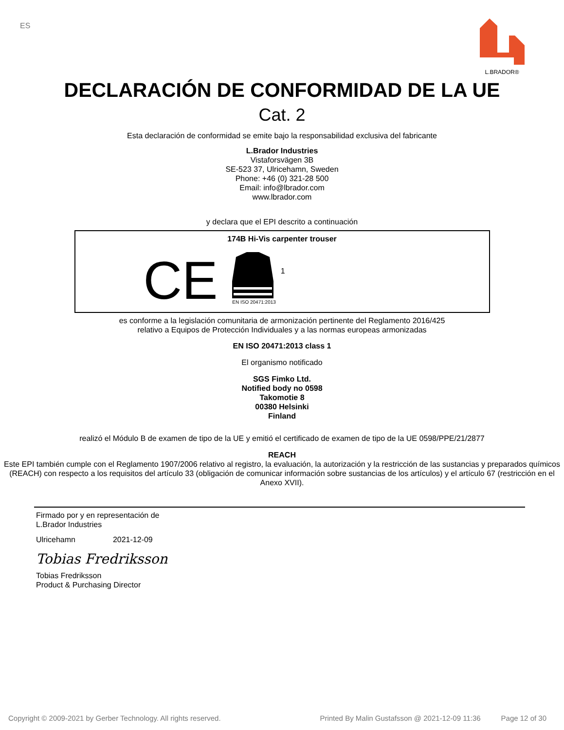ES L.BRADOR®
DECLARACIÓN DE CONFORMIDAD DE LA UE
Cat. 2
Esta declaración de conformidad se emite bajo la responsabilidad exclusiva del fabricante
L.Brador Industries
Vistaforsvägen 3B
SE-523 37, Ulricehamn, Sweden
Phone: +46 (0) 321-28 500
Email: info@lbrador.com
www.lbrador.com
y declara que el EPI descrito a continuación
174B Hi-Vis carpenter trouser
CE
EN ISO 20471:2013
1
es conforme a la legislación comunitaria de armonización pertinente del Reglamento 2016/425
relativo a Equipos de Protección Individuales y a las normas europeas armonizadas
EN ISO 20471:2013 class 1
El organismo notificado
SGS Fimko Ltd.
Notified body no 0598
Takomotie 8
00380 Helsinki
Finland
realizó el Módulo B de examen de tipo de la UE y emitió el certificado de examen de tipo de la UE 0598/PPE/21/2877
REACH
Este EPI también cumple con el Reglamento 1907/2006 relativo al registro, la evaluación, la autorización y la restricción de las sustancias y preparados químicos (REACH) con respecto a los requisitos del artículo 33 (obligación de comunicar información sobre sustancias de los artículos) y el artículo 67 (restricción en el Anexo XVII).
Firmado por y en representación de
L.Brador Industries
Ulricehamn 2021-12-09
Tobias Fredriksson
Tobias Fredriksson
Product & Purchasing Director
Copyright © 2009-2021 by Gerber Technology. All rights reserved. Printed By Malin Gustafsson @ 2021-12-09 11:36 Page 12 of 30